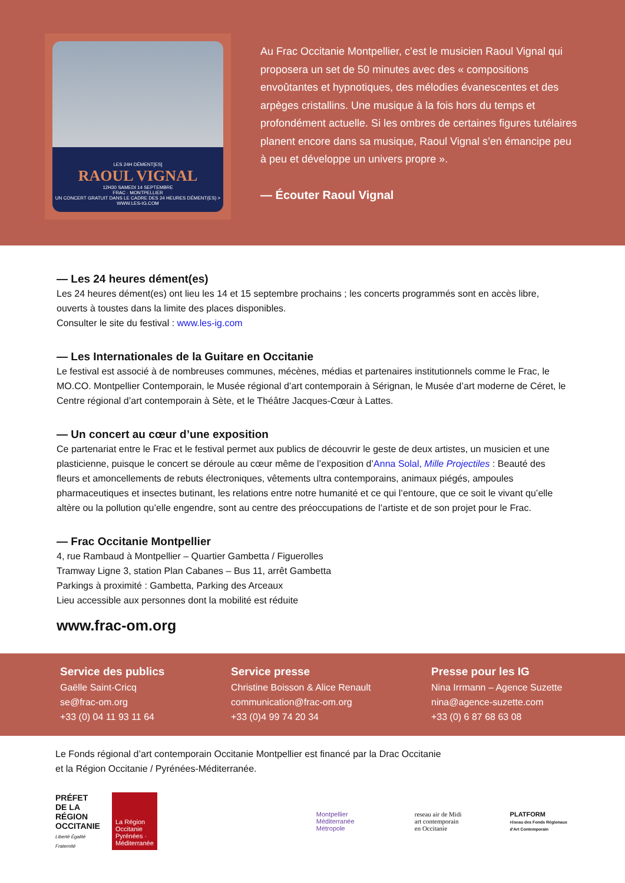LES 24H DÉMENT[ES]
RAOUL VIGNAL
12H30 SAMEDI 14 SEPTEMBRE
FRAC · MONTPELLIER
UN CONCERT GRATUIT DANS LE CADRE DES 24 HEURES DÉMENT(ES) > WWW.LES-IG.COM
Au Frac Occitanie Montpellier, c’est le musicien Raoul Vignal qui proposera un set de 50 minutes avec des « compositions envoûtantes et hypnotiques, des mélodies évanescentes et des arpèges cristallins. Une musique à la fois hors du temps et profondément actuelle. Si les ombres de certaines figures tutélaires planent encore dans sa musique, Raoul Vignal s’en émancipe peu à peu et développe un univers propre ».
— Écouter Raoul Vignal
— Les 24 heures dément(es)
Les 24 heures dément(es) ont lieu les 14 et 15 septembre prochains ; les concerts programmés sont en accès libre, ouverts à toustes dans la limite des places disponibles.
Consulter le site du festival : www.les-ig.com
— Les Internationales de la Guitare en Occitanie
Le festival est associé à de nombreuses communes, mécènes, médias et partenaires institutionnels comme le Frac, le MO.CO. Montpellier Contemporain, le Musée régional d’art contemporain à Sérignan, le Musée d’art moderne de Céret, le Centre régional d’art contemporain à Sète, et le Théâtre Jacques-Cœur à Lattes.
— Un concert au cœur d’une exposition
Ce partenariat entre le Frac et le festival permet aux publics de découvrir le geste de deux artistes, un musicien et une plasticienne, puisque le concert se déroule au cœur même de l’exposition d’Anna Solal, Mille Projectiles : Beauté des fleurs et amoncellements de rebuts électroniques, vêtements ultra contemporains, animaux piégés, ampoules pharmaceutiques et insectes butinant, les relations entre notre humanité et ce qui l’entoure, que ce soit le vivant qu’elle altère ou la pollution qu’elle engendre, sont au centre des préoccupations de l’artiste et de son projet pour le Frac.
— Frac Occitanie Montpellier
4, rue Rambaud à Montpellier – Quartier Gambetta / Figuerolles
Tramway Ligne 3, station Plan Cabanes – Bus 11, arrêt Gambetta
Parkings à proximité : Gambetta, Parking des Arceaux
Lieu accessible aux personnes dont la mobilité est réduite
www.frac-om.org
Service des publics
Gaëlle Saint-Cricq
se@frac-om.org
+33 (0) 04 11 93 11 64
Service presse
Christine Boisson & Alice Renault
communication@frac-om.org
+33 (0)4 99 74 20 34
Presse pour les IG
Nina Irrmann – Agence Suzette
nina@agence-suzette.com
+33 (0) 6 87 68 63 08
Le Fonds régional d’art contemporain Occitanie Montpellier est financé par la Drac Occitanie
et la Région Occitanie / Pyrénées-Méditerranée.
PRÉFET DE LA RÉGION OCCITANIE
Liberté Égalité Fraternité
La Région Occitanie Pyrénées · Méditerranée
Montpellier Méditerranée Métropole
reseau air de Midi
art contemporain en Occitanie
PLATFORM
réseau des Fonds Régionaux d'Art Contemporain